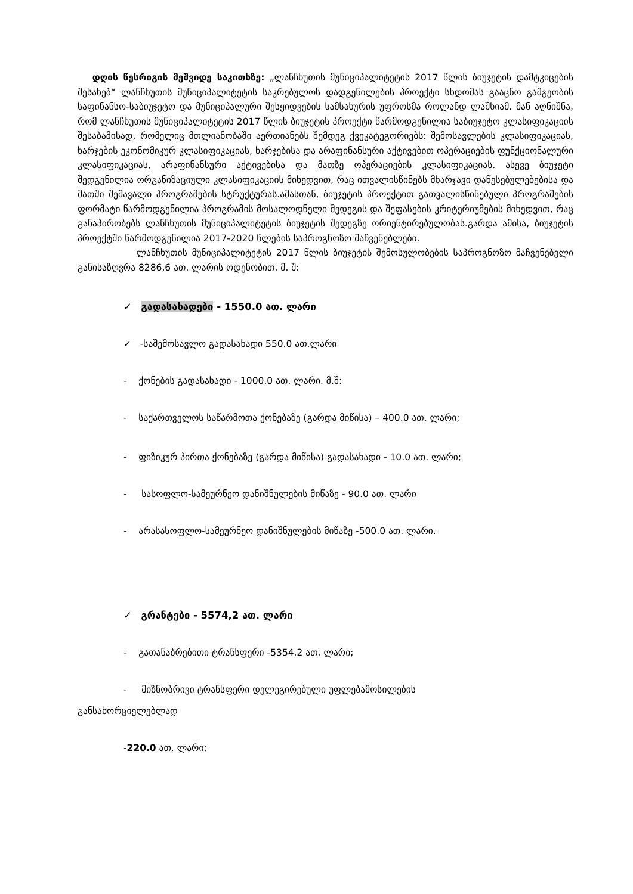დღის წესრიგის მეშვიდე საკითხზე: „ლანჩხუთის მუნიციპალიტეტის 2017 წლის ბიუჯეტის დამტკიცების შესახებ“ ლანჩხუთის მუნიციპალიტეტის საკრებულოს დადგენილების პროექტი სხდომას გააცნო გამგეობის საფინანსო-საბიუჯეტო და მუნიციპალური შესყიდვების სამსახურის უფროსმა როლანდ ლაშხიამ. მან აღნიშნა, რომ ლანჩხუთის მუნიციპალიტეტის 2017 წლის ბიუჯეტის პროექტი წარმოდგენილია საბიუჯეტო კლასიფიკაციის შესაბამისად, რომელიც მთლიანობაში აერთიანებს შემდეგ ქვეკატეგორიებს: შემოსავლების კლასიფიკაციას, ხარჯების ეკონომიკურ კლასიფიკაციას, ხარჯებისა და არაფინანსური აქტივებით ოპერაციების ფუნქციონალური კლასიფიკაციას, არაფინანსური აქტივებისა და მათზე ოპერაციების კლასიფიკაციას. ასევე ბიუჯეტი შედგენილია ორგანიზაციული კლასიფიკაციის მიხედვით, რაც ითვალისწინებს მხარჯავი დაწესებულებებისა და მათში შემავალი პროგრამების სტრუქტურას.ამასთან, ბიუჯეტის პროექტით გათვალისწინებული პროგრამების ფორმატი წარმოდგენილია პროგრამის მოსალოდნელი შედეგის და შეფასების კრიტერიუმების მიხედვით, რაც განაპირობებს ლანჩხუთის მუნიციპალიტეტის ბიუჯეტის შედეგზე ორიენტირებულობას.გარდა ამისა, ბიუჯეტის პროექტში წარმოდგენილია 2017-2020 წლების საპროგნოზო მაჩვენებლები.
ლანჩხუთის მუნიციპალიტეტის 2017 წლის ბიუჯეტის შემოსულობების საპროგნოზო მაჩვენებელი განისაზღვრა 8286,6 ათ. ლარის ოდენობით. მ. შ:
✓ გადასახადები - 1550.0 ათ. ლარი
✓ -საშემოსავლო გადასახადი 550.0 ათ.ლარი
- ქონების გადასახადი - 1000.0 ათ. ლარი. მ.შ:
- საქართველოს საწარმოთა ქონებაზე (გარდა მიწისა) – 400.0 ათ. ლარი;
- ფიზიკურ პირთა ქონებაზე (გარდა მიწისა) გადასახადი - 10.0 ათ. ლარი;
- სასოფლო-სამეურნეო დანიშნულების მიწაზე - 90.0 ათ. ლარი
- არასასოფლო-სამეურნეო დანიშნულების მიწაზე -500.0 ათ. ლარი.
✓ გრანტები - 5574,2 ათ. ლარი
- გათანაბრებითი ტრანსფერი -5354.2 ათ. ლარი;
- მიზნობრივი ტრანსფერი დელეგირებული უფლებამოსილების
განსახორციელებლად
-220.0 ათ. ლარი;